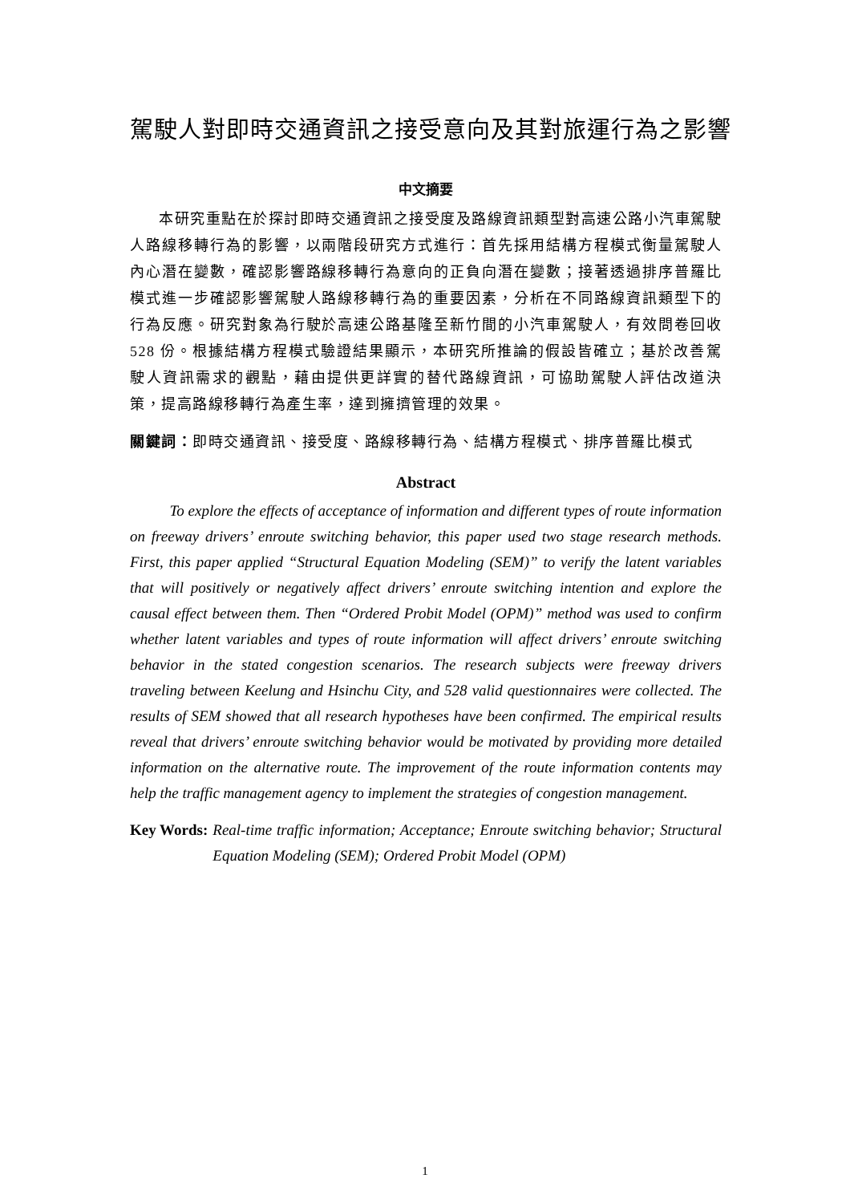駕駛人對即時交通資訊之接受意向及其對旅運行為之影響
中文摘要
本研究重點在於探討即時交通資訊之接受度及路線資訊類型對高速公路小汽車駕駛人路線移轉行為的影響，以兩階段研究方式進行：首先採用結構方程模式衡量駕駛人內心潛在變數，確認影響路線移轉行為意向的正負向潛在變數；接著透過排序普羅比模式進一步確認影響駕駛人路線移轉行為的重要因素，分析在不同路線資訊類型下的行為反應。研究對象為行駛於高速公路基隆至新竹間的小汽車駕駛人，有效問卷回收 528 份。根據結構方程模式驗證結果顯示，本研究所推論的假設皆確立；基於改善駕駛人資訊需求的觀點，藉由提供更詳實的替代路線資訊，可協助駕駛人評估改道決策，提高路線移轉行為產生率，達到擁擠管理的效果。
關鍵詞： 即時交通資訊、接受度、路線移轉行為、結構方程模式、排序普羅比模式
Abstract
To explore the effects of acceptance of information and different types of route information on freeway drivers’ enroute switching behavior, this paper used two stage research methods. First, this paper applied “Structural Equation Modeling (SEM)” to verify the latent variables that will positively or negatively affect drivers’ enroute switching intention and explore the causal effect between them. Then “Ordered Probit Model (OPM)” method was used to confirm whether latent variables and types of route information will affect drivers’ enroute switching behavior in the stated congestion scenarios. The research subjects were freeway drivers traveling between Keelung and Hsinchu City, and 528 valid questionnaires were collected. The results of SEM showed that all research hypotheses have been confirmed. The empirical results reveal that drivers’ enroute switching behavior would be motivated by providing more detailed information on the alternative route. The improvement of the route information contents may help the traffic management agency to implement the strategies of congestion management.
Key Words: Real-time traffic information; Acceptance; Enroute switching behavior; Structural Equation Modeling (SEM); Ordered Probit Model (OPM)
1